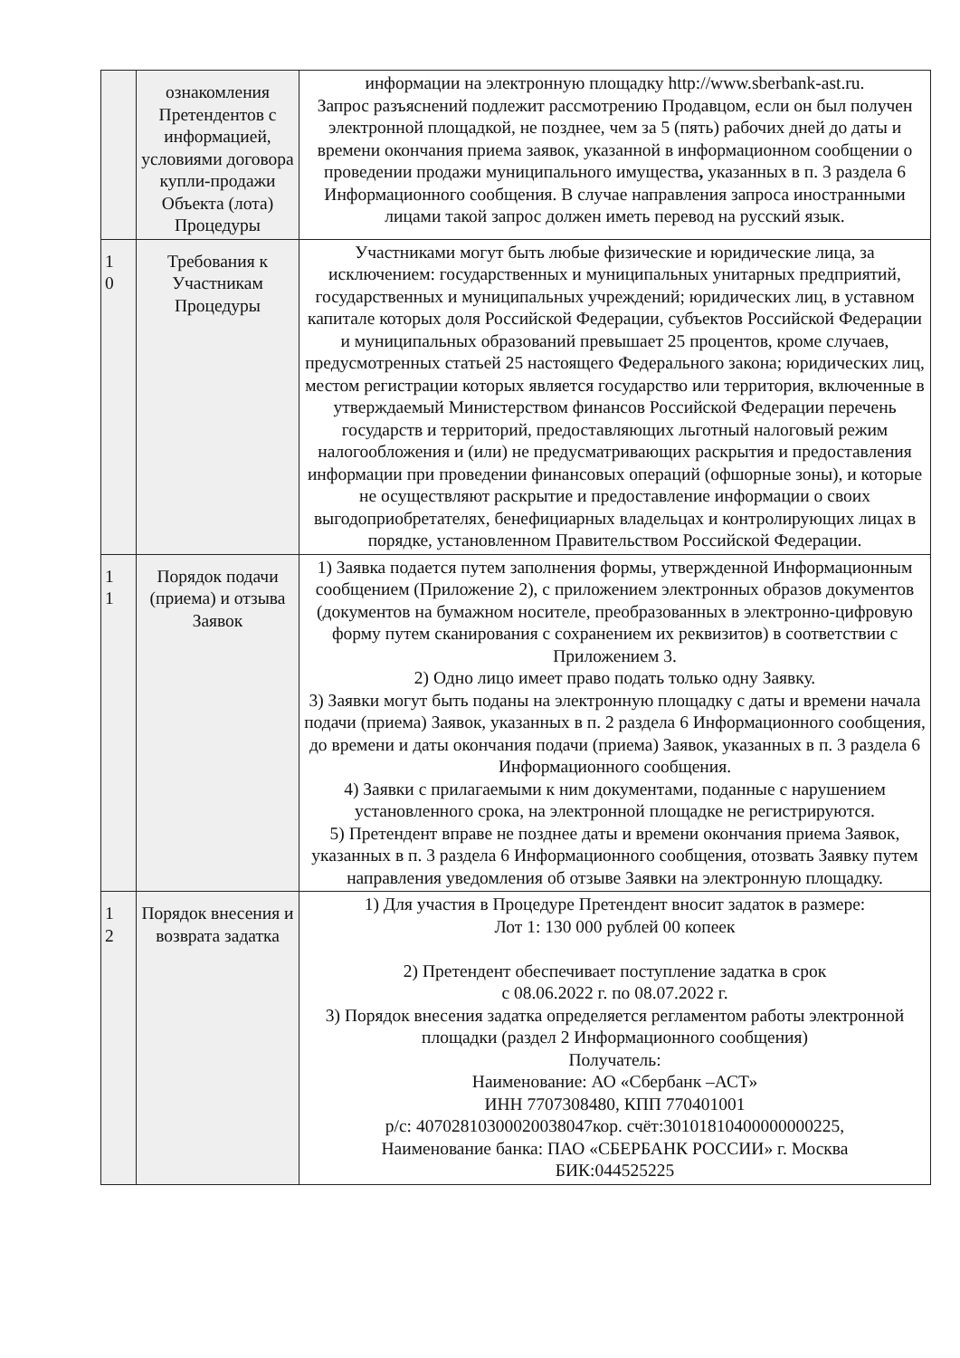| | ознакомления Претендентов с информацией, условиями договора купли-продажи Объекта (лота) Процедуры | информации на электронную площадку http://www.sberbank-ast.ru. Запрос разъяснений подлежит рассмотрению Продавцом, если он был получен электронной площадкой, не позднее, чем за 5 (пять) рабочих дней до даты и времени окончания приема заявок, указанной в информационном сообщении о проведении продажи муниципального имущества , указанных в п. 3 раздела 6 Информационного сообщения. В случае направления запроса иностранными лицами такой запрос должен иметь перевод на русский язык. |
| 1 0 | Требования к Участникам Процедуры | Участниками могут быть любые физические и юридические лица, за исключением: государственных и муниципальных унитарных предприятий, государственных и муниципальных учреждений; юридических лиц, в уставном капитале которых доля Российской Федерации, субъектов Российской Федерации и муниципальных образований превышает 25 процентов, кроме случаев, предусмотренных статьей 25 настоящего Федерального закона; юридических лиц, местом регистрации которых является государство или территория, включенные в утверждаемый Министерством финансов Российской Федерации перечень государств и территорий, предоставляющих льготный налоговый режим налогообложения и (или) не предусматривающих раскрытия и предоставления информации при проведении финансовых операций (офшорные зоны), и которые не осуществляют раскрытие и предоставление информации о своих выгодоприобретателях, бенефициарных владельцах и контролирующих лицах в порядке, установленном Правительством Российской Федерации. |
| 1 1 | Порядок подачи (приема) и отзыва Заявок | 1) Заявка подается путем заполнения формы, утвержденной Информационным сообщением (Приложение 2), с приложением электронных образов документов (документов на бумажном носителе, преобразованных в электронно-цифровую форму путем сканирования с сохранением их реквизитов) в соответствии с Приложением 3. 2) Одно лицо имеет право подать только одну Заявку. 3) Заявки могут быть поданы на электронную площадку с даты и времени начала подачи (приема) Заявок, указанных в п. 2 раздела 6 Информационного сообщения, до времени и даты окончания подачи (приема) Заявок, указанных в п. 3 раздела 6 Информационного сообщения. 4) Заявки с прилагаемыми к ним документами, поданные с нарушением установленного срока, на электронной площадке не регистрируются. 5) Претендент вправе не позднее даты и времени окончания приема Заявок, указанных в п. 3 раздела 6 Информационного сообщения, отозвать Заявку путем направления уведомления об отзыве Заявки на электронную площадку. |
| 1 2 | Порядок внесения и возврата задатка | 1) Для участия в Процедуре Претендент вносит задаток в размере: Лот 1: 130 000 рублей 00 копеек 2) Претендент обеспечивает поступление задатка в срок с 08.06.2022 г. по 08.07.2022 г. 3) Порядок внесения задатка определяется регламентом работы электронной площадки (раздел 2 Информационного сообщения) Получатель: Наименование: АО «Сбербанк –АСТ» ИНН 7707308480, КПП 770401001 р/с: 40702810300020038047кор. счёт:30101810400000000225, Наименование банка: ПАО «СБЕРБАНК РОССИИ» г. Москва БИК:044525225 |